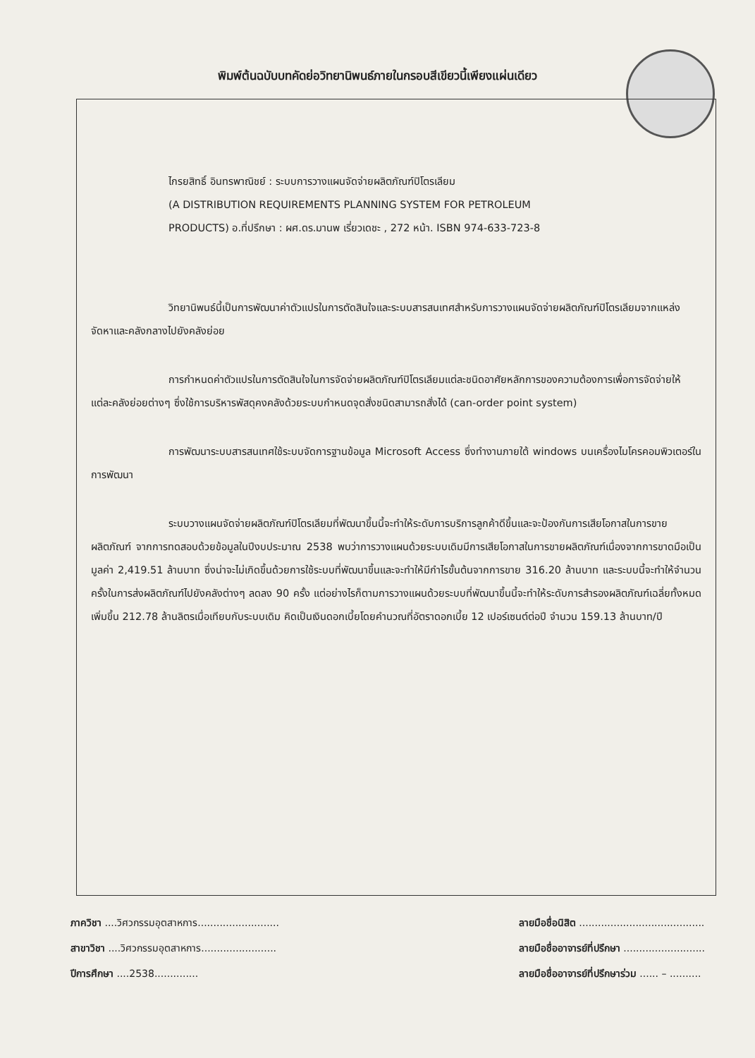พิมพ์ต้นฉบับบทคัดย่อวิทยานิพนธ์ภายในกรอบสีเขียวนี้เพียงแผ่นเดียว
ไกรยสิทธิ์ อินทรพาณิชย์ : ระบบการวางแผนจัดจ่ายผลิตภัณฑ์ปิโตรเลียม
(A DISTRIBUTION REQUIREMENTS PLANNING SYSTEM FOR PETROLEUM
PRODUCTS) อ.ที่ปรึกษา : ผศ.ดร.มานพ เรี่ยวเดชะ , 272 หน้า. ISBN 974-633-723-8
วิทยานิพนธ์นี้เป็นการพัฒนาค่าตัวแปรในการตัดสินใจและระบบสารสนเทศสำหรับการวางแผนจัดจ่ายผลิตภัณฑ์ปิโตรเลียมจากแหล่งจัดหาและคลังกลางไปยังคลังย่อย
การกำหนดค่าตัวแปรในการตัดสินใจในการจัดจ่ายผลิตภัณฑ์ปิโตรเลียมแต่ละชนิดอาศัยหลักการของความต้องการเพื่อการจัดจ่ายให้แต่ละคลังย่อยต่างๆ ซึ่งใช้การบริหารพัสดุคงคลังด้วยระบบกำหนดจุดสั่งชนิดสามารถสั่งได้ (can-order point system)
การพัฒนาระบบสารสนเทศใช้ระบบจัดการฐานข้อมูล Microsoft Access ซึ่งทำงานภายใต้ windows บนเครื่องไมโครคอมพิวเตอร์ในการพัฒนา
ระบบวางแผนจัดจ่ายผลิตภัณฑ์ปิโตรเลียมที่พัฒนาขึ้นนี้จะทำให้ระดับการบริการลูกค้าดีขึ้นและจะป้องกันการเสียโอกาสในการขายผลิตภัณฑ์ จากการทดสอบด้วยข้อมูลในปีงบประมาณ 2538 พบว่าการวางแผนด้วยระบบเดิมมีการเสียโอกาสในการขายผลิตภัณฑ์เนื่องจากการขาดมือเป็นมูลค่า 2,419.51 ล้านบาท ซึ่งน่าจะไม่เกิดขึ้นด้วยการใช้ระบบที่พัฒนาขึ้นและจะทำให้มีกำไรขั้นต้นจากการขาย 316.20 ล้านบาท และระบบนี้จะทำให้จำนวนครั้งในการส่งผลิตภัณฑ์ไปยังคลังต่างๆ ลดลง 90 ครั้ง แต่อย่างไรก็ตามการวางแผนด้วยระบบที่พัฒนาขึ้นนี้จะทำให้ระดับการสำรองผลิตภัณฑ์เฉลี่ยทั้งหมดเพิ่มขึ้น 212.78 ล้านลิตรเมื่อเทียบกับระบบเดิม คิดเป็นเงินดอกเบี้ยโดยคำนวณที่อัตราดอกเบี้ย 12 เปอร์เซนต์ต่อปี จำนวน 159.13 ล้านบาท/ปี
ภาควิชา ....วิศวกรรมอุตสาหการ..........................
สาขาวิชา ....วิศวกรรมอุตสาหการ........................
ปีการศึกษา ....2538..............
ลายมือชื่อนิสิต ........................................
ลายมือชื่ออาจารย์ที่ปรึกษา ..........................
ลายมือชื่ออาจารย์ที่ปรึกษาร่วม ...... – ..........